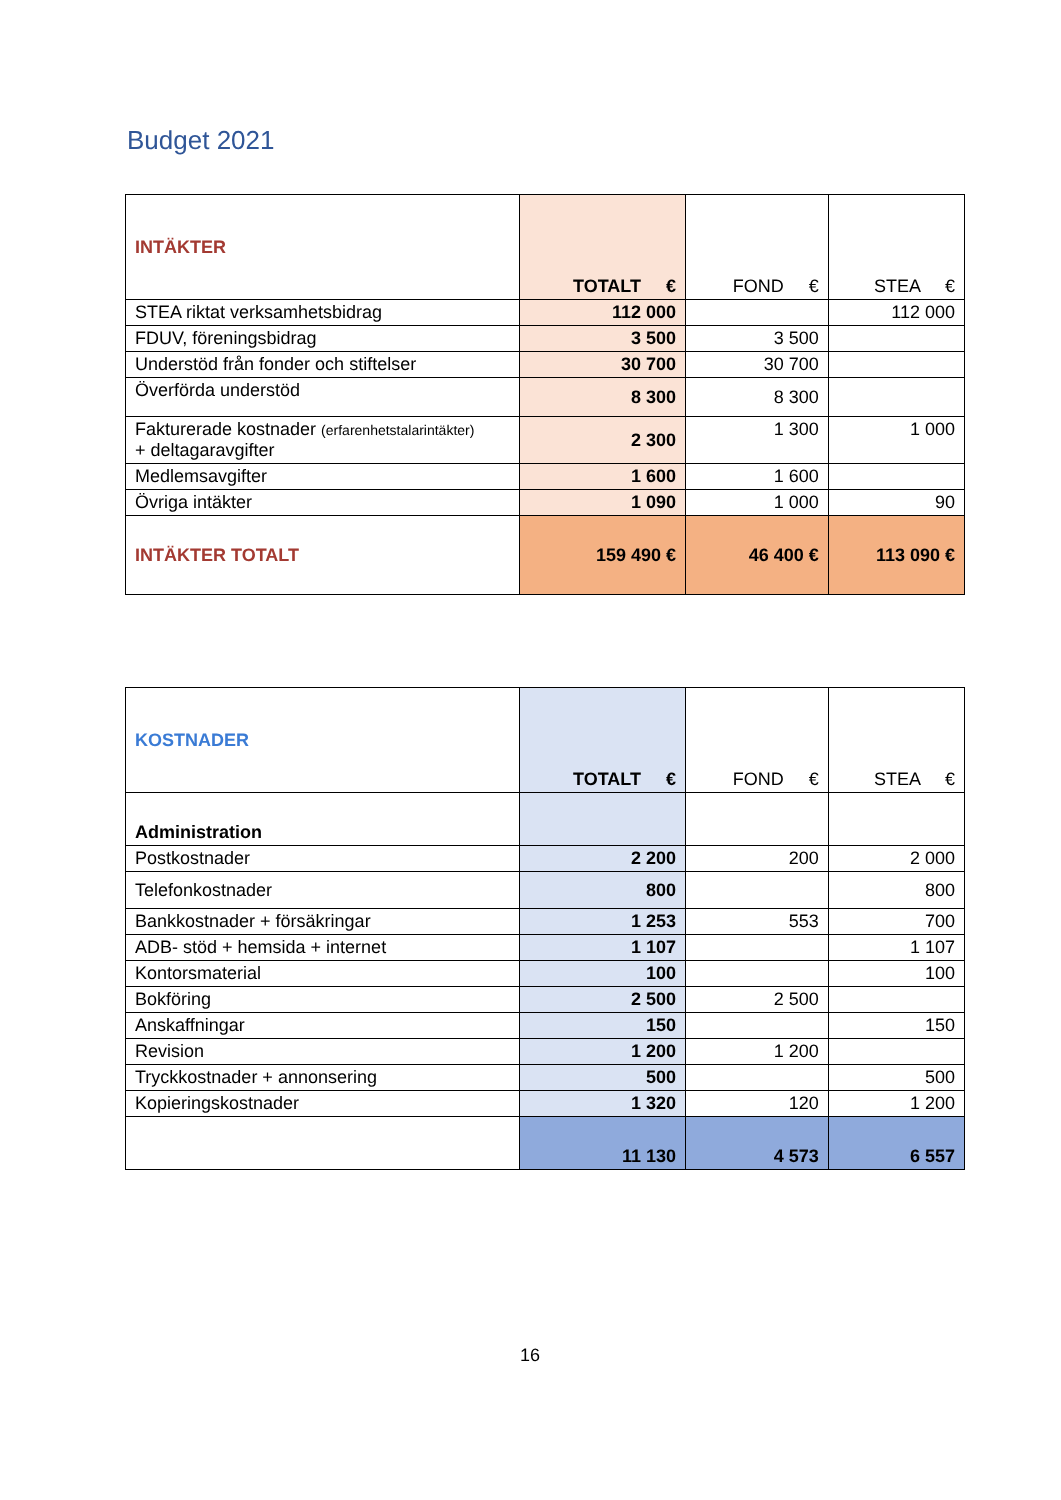Budget 2021
| INTÄKTER | TOTALT € | FOND € | STEA € |
| --- | --- | --- | --- |
| STEA riktat verksamhetsbidrag | 112 000 | | 112 000 |
| FDUV, föreningsbidrag | 3 500 | 3 500 | |
| Understöd från fonder och stiftelser | 30 700 | 30 700 | |
| Överförda understöd | 8 300 | 8 300 | |
| Fakturerade kostnader (erfarenhetstalarintäkter) + deltagaravgifter | 2 300 | 1 300 | 1 000 |
| Medlemsavgifter | 1 600 | 1 600 | |
| Övriga intäkter | 1 090 | 1 000 | 90 |
| INTÄKTER TOTALT | 159 490 € | 46 400 € | 113 090 € |
| KOSTNADER | TOTALT € | FOND € | STEA € |
| --- | --- | --- | --- |
| Administration | | | |
| Postkostnader | 2 200 | 200 | 2 000 |
| Telefonkostnader | 800 | | 800 |
| Bankkostnader + försäkringar | 1 253 | 553 | 700 |
| ADB- stöd + hemsida + internet | 1 107 | | 1 107 |
| Kontorsmaterial | 100 | | 100 |
| Bokföring | 2 500 | 2 500 | |
| Anskaffningar | 150 | | 150 |
| Revision | 1 200 | 1 200 | |
| Tryckkostnader + annonsering | 500 | | 500 |
| Kopieringskostnader | 1 320 | 120 | 1 200 |
| | 11 130 | 4 573 | 6 557 |
16